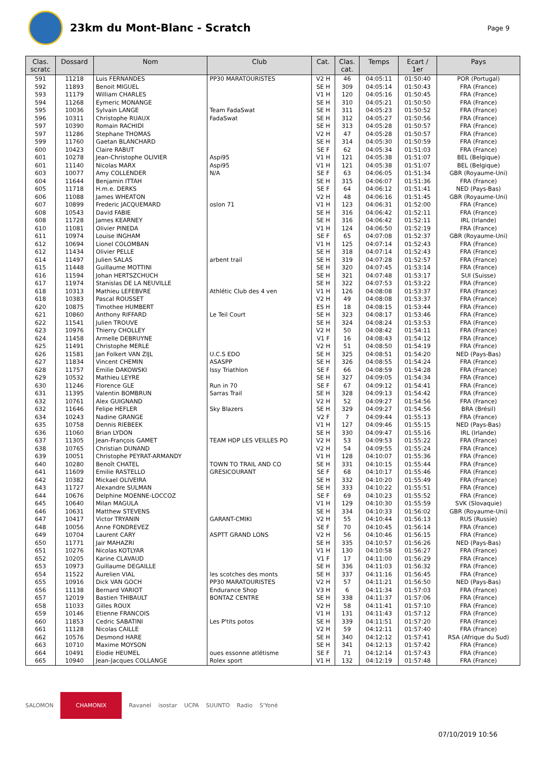23km du Mont-Blanc - Scratch
Page 9
| Clas. scratc | Dossard | Nom | Club | Cat. | Clas. cat. | Temps | Ecart / 1er | Pays |
| --- | --- | --- | --- | --- | --- | --- | --- | --- |
| 591 | 11218 | Luis FERNANDES | PP30 MARATOURISTES | V2 H | 46 | 04:05:11 | 01:50:40 | POR (Portugal) |
| 592 | 11893 | Benoit MIGUEL | | SE H | 309 | 04:05:14 | 01:50:43 | FRA (France) |
| 593 | 11179 | William CHARLES | | V1 H | 120 | 04:05:16 | 01:50:45 | FRA (France) |
| 594 | 11268 | Eymeric MONANGE | | SE H | 310 | 04:05:21 | 01:50:50 | FRA (France) |
| 595 | 10036 | Sylvain LANGE | Team FadaSwat | SE H | 311 | 04:05:23 | 01:50:52 | FRA (France) |
| 596 | 10311 | Christophe RUAUX | FadaSwat | SE H | 312 | 04:05:27 | 01:50:56 | FRA (France) |
| 597 | 10390 | Romain RACHIDI | | SE H | 313 | 04:05:28 | 01:50:57 | FRA (France) |
| 597 | 11286 | Stephane THOMAS | | V2 H | 47 | 04:05:28 | 01:50:57 | FRA (France) |
| 599 | 11760 | Gaetan BLANCHARD | | SE H | 314 | 04:05:30 | 01:50:59 | FRA (France) |
| 600 | 10423 | Claire RABUT | | SE F | 62 | 04:05:34 | 01:51:03 | FRA (France) |
| 601 | 10278 | Jean-Christophe OLIVIER | Aspi95 | V1 H | 121 | 04:05:38 | 01:51:07 | BEL (Belgique) |
| 601 | 11140 | Nicolas MARX | Aspi95 | V1 H | 121 | 04:05:38 | 01:51:07 | BEL (Belgique) |
| 603 | 10077 | Amy COLLENDER | N/A | SE F | 63 | 04:06:05 | 01:51:34 | GBR (Royaume-Uni) |
| 604 | 11644 | Benjamin ITTAH | | SE H | 315 | 04:06:07 | 01:51:36 | FRA (France) |
| 605 | 11718 | H.m.e. DERKS | | SE F | 64 | 04:06:12 | 01:51:41 | NED (Pays-Bas) |
| 606 | 11088 | James WHEATON | | V2 H | 48 | 04:06:16 | 01:51:45 | GBR (Royaume-Uni) |
| 607 | 10899 | Frederic JACQUEMARD | oslon 71 | V1 H | 123 | 04:06:31 | 01:52:00 | FRA (France) |
| 608 | 10543 | David FABIE | | SE H | 316 | 04:06:42 | 01:52:11 | FRA (France) |
| 608 | 11728 | James KEARNEY | | SE H | 316 | 04:06:42 | 01:52:11 | IRL (Irlande) |
| 610 | 11081 | Olivier PINEDA | | V1 H | 124 | 04:06:50 | 01:52:19 | FRA (France) |
| 611 | 10974 | Louise INGHAM | | SE F | 65 | 04:07:08 | 01:52:37 | GBR (Royaume-Uni) |
| 612 | 10694 | Lionel COLOMBAN | | V1 H | 125 | 04:07:14 | 01:52:43 | FRA (France) |
| 612 | 11434 | Olivier PELLE | | SE H | 318 | 04:07:14 | 01:52:43 | FRA (France) |
| 614 | 11497 | Julien SALAS | arbent trail | SE H | 319 | 04:07:28 | 01:52:57 | FRA (France) |
| 615 | 11448 | Guillaume MOTTINI | | SE H | 320 | 04:07:45 | 01:53:14 | FRA (France) |
| 616 | 11594 | Johan HERTSZCHUCH | | SE H | 321 | 04:07:48 | 01:53:17 | SUI (Suisse) |
| 617 | 11974 | Stanislas DE LA NEUVILLE | | SE H | 322 | 04:07:53 | 01:53:22 | FRA (France) |
| 618 | 10313 | Mathieu LEFEBVRE | Athlétic Club des 4 ven | V1 H | 126 | 04:08:08 | 01:53:37 | FRA (France) |
| 618 | 10383 | Pascal ROUSSET | | V2 H | 49 | 04:08:08 | 01:53:37 | FRA (France) |
| 620 | 10875 | Timothee HUMBERT | | ES H | 18 | 04:08:15 | 01:53:44 | FRA (France) |
| 621 | 10860 | Anthony RIFFARD | Le Teil Court | SE H | 323 | 04:08:17 | 01:53:46 | FRA (France) |
| 622 | 11541 | Julien TROUVE | | SE H | 324 | 04:08:24 | 01:53:53 | FRA (France) |
| 623 | 10976 | Thierry CHOLLEY | | V2 H | 50 | 04:08:42 | 01:54:11 | FRA (France) |
| 624 | 11458 | Armelle DEBRUYNE | | V1 F | 16 | 04:08:43 | 01:54:12 | FRA (France) |
| 625 | 11491 | Christophe MERLE | | V2 H | 51 | 04:08:50 | 01:54:19 | FRA (France) |
| 626 | 11581 | Jan Folkert VAN ZIJL | U.C.S EDO | SE H | 325 | 04:08:51 | 01:54:20 | NED (Pays-Bas) |
| 627 | 11834 | Vincent CHEMIN | ASASPP | SE H | 326 | 04:08:55 | 01:54:24 | FRA (France) |
| 628 | 11757 | Emilie DAKOWSKI | Issy Triathlon | SE F | 66 | 04:08:59 | 01:54:28 | FRA (France) |
| 629 | 10532 | Mathieu LEYRE | | SE H | 327 | 04:09:05 | 01:54:34 | FRA (France) |
| 630 | 11246 | Florence GLE | Run in 70 | SE F | 67 | 04:09:12 | 01:54:41 | FRA (France) |
| 631 | 11395 | Valentin BOMBRUN | Sarras Trail | SE H | 328 | 04:09:13 | 01:54:42 | FRA (France) |
| 632 | 10761 | Alex GUIGNAND | | V2 H | 52 | 04:09:27 | 01:54:56 | FRA (France) |
| 632 | 11646 | Felipe HEFLER | Sky Blazers | SE H | 329 | 04:09:27 | 01:54:56 | BRA (Brésil) |
| 634 | 10243 | Nadine GRANGE | | V2 F | 7 | 04:09:44 | 01:55:13 | FRA (France) |
| 635 | 10758 | Dennis RIEBEEK | | V1 H | 127 | 04:09:46 | 01:55:15 | NED (Pays-Bas) |
| 636 | 11060 | Brian LYDON | | SE H | 330 | 04:09:47 | 01:55:16 | IRL (Irlande) |
| 637 | 11305 | Jean-François GAMET | TEAM HDP LES VEILLES PO | V2 H | 53 | 04:09:53 | 01:55:22 | FRA (France) |
| 638 | 10765 | Christian DUNAND | | V2 H | 54 | 04:09:55 | 01:55:24 | FRA (France) |
| 639 | 10051 | Christophe PEYRAT-ARMANDY | | V1 H | 128 | 04:10:07 | 01:55:36 | FRA (France) |
| 640 | 10280 | Benoît CHATEL | TOWN TO TRAIL AND CO | SE H | 331 | 04:10:15 | 01:55:44 | FRA (France) |
| 641 | 11609 | Emilie RASTELLO | GRESICOURANT | SE F | 68 | 04:10:17 | 01:55:46 | FRA (France) |
| 642 | 10382 | Mickael OLIVEIRA | | SE H | 332 | 04:10:20 | 01:55:49 | FRA (France) |
| 643 | 11727 | Alexandre SULMAN | | SE H | 333 | 04:10:22 | 01:55:51 | FRA (France) |
| 644 | 10676 | Delphine MOENNE-LOCCOZ | | SE F | 69 | 04:10:23 | 01:55:52 | FRA (France) |
| 645 | 10640 | Milan MAGULA | | V1 H | 129 | 04:10:30 | 01:55:59 | SVK (Slovaquie) |
| 646 | 10631 | Matthew STEVENS | | SE H | 334 | 04:10:33 | 01:56:02 | GBR (Royaume-Uni) |
| 647 | 10417 | Victor TRYANIN | GARANT-CMIKI | V2 H | 55 | 04:10:44 | 01:56:13 | RUS (Russie) |
| 648 | 10056 | Anne FONDREVEZ | | SE F | 70 | 04:10:45 | 01:56:14 | FRA (France) |
| 649 | 10704 | Laurent CARY | ASPTT GRAND LONS | V2 H | 56 | 04:10:46 | 01:56:15 | FRA (France) |
| 650 | 11771 | Jair MAHAZRI | | SE H | 335 | 04:10:57 | 01:56:26 | NED (Pays-Bas) |
| 651 | 10276 | Nicolas KOTLYAR | | V1 H | 130 | 04:10:58 | 01:56:27 | FRA (France) |
| 652 | 10205 | Karine CLAVAUD | | V1 F | 17 | 04:11:00 | 01:56:29 | FRA (France) |
| 653 | 10973 | Guillaume DEGAILLE | | SE H | 336 | 04:11:03 | 01:56:32 | FRA (France) |
| 654 | 11522 | Aurelien VIAL | les scotches des monts | SE H | 337 | 04:11:16 | 01:56:45 | FRA (France) |
| 655 | 10916 | Dick VAN GOCH | PP30 MARATOURISTES | V2 H | 57 | 04:11:21 | 01:56:50 | NED (Pays-Bas) |
| 656 | 11138 | Bernard VARIOT | Endurance Shop | V3 H | 6 | 04:11:34 | 01:57:03 | FRA (France) |
| 657 | 12019 | Bastien THIBAULT | BONTAZ CENTRE | SE H | 338 | 04:11:37 | 01:57:06 | FRA (France) |
| 658 | 11033 | Gilles ROUX | | V2 H | 58 | 04:11:41 | 01:57:10 | FRA (France) |
| 659 | 10146 | Etienne FRANCOIS | | V1 H | 131 | 04:11:43 | 01:57:12 | FRA (France) |
| 660 | 11853 | Cedric SABATINI | Les P'tits potos | SE H | 339 | 04:11:51 | 01:57:20 | FRA (France) |
| 661 | 11128 | Nicolas CAILLE | | V2 H | 59 | 04:12:11 | 01:57:40 | FRA (France) |
| 662 | 10576 | Desmond HARE | | SE H | 340 | 04:12:12 | 01:57:41 | RSA (Afrique du Sud) |
| 663 | 10710 | Maxime MOYSON | | SE H | 341 | 04:12:13 | 01:57:42 | FRA (France) |
| 664 | 10491 | Elodie HEUMEL | oues essonne atlétisme | SE F | 71 | 04:12:14 | 01:57:43 | FRA (France) |
| 665 | 10940 | Jean-Jacques COLLANGE | Rolex sport | V1 H | 132 | 04:12:19 | 01:57:48 | FRA (France) |
SALOMON CHAMONIX Ravanel isostar UCPA SUUNTO Radio S'Yoné
07/10/2019 10:56